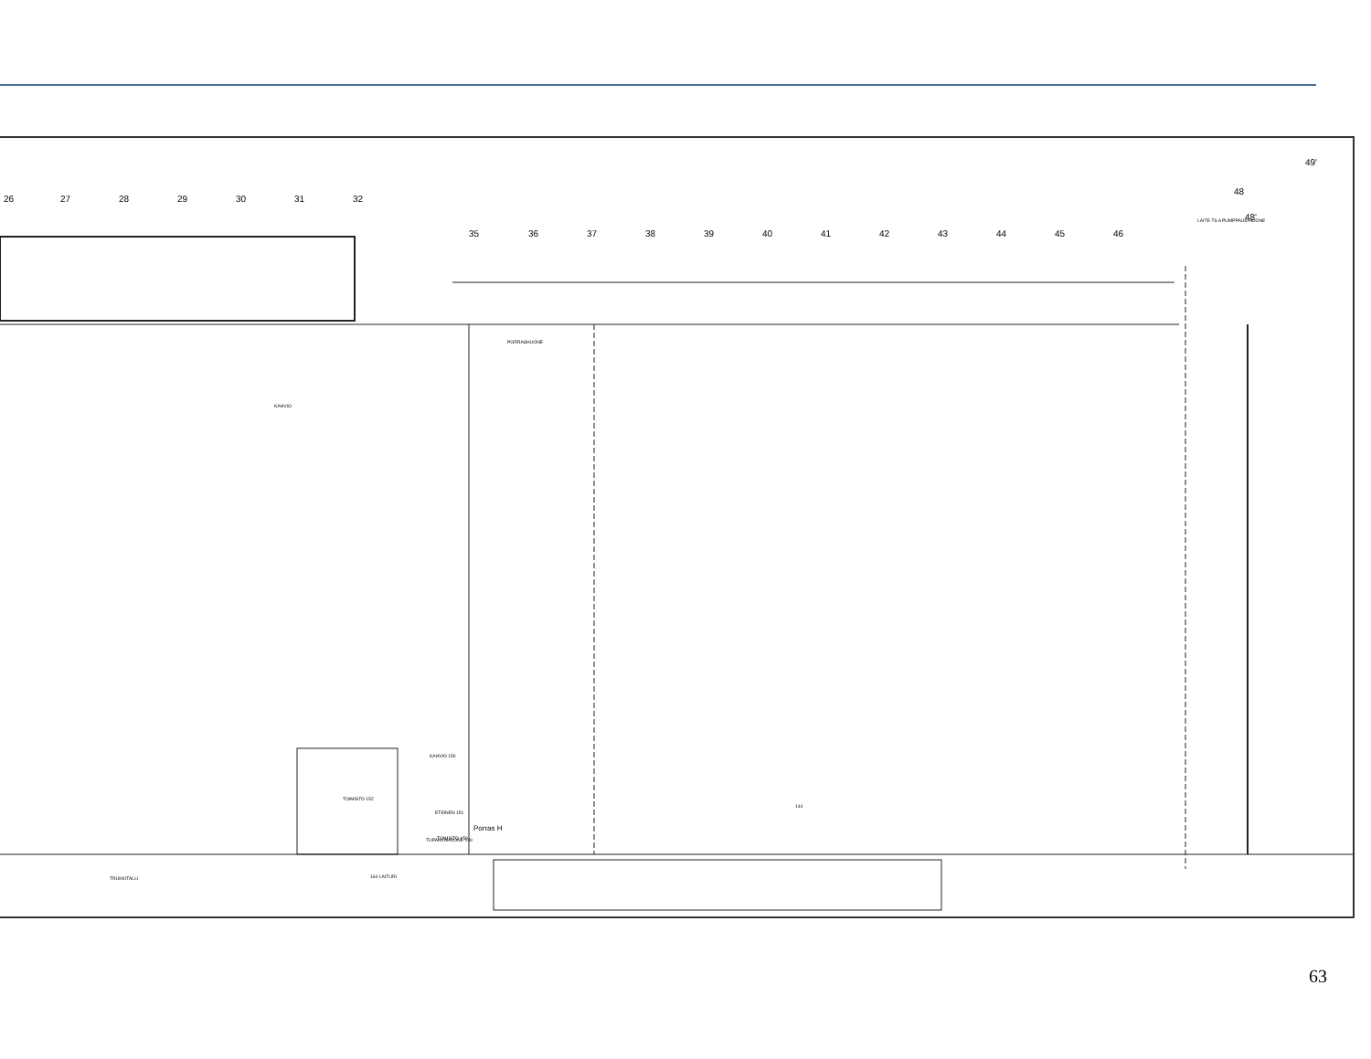26
27
28
29
30
31
32
35
36
37
38
39
40
41
42
43
44
45
46
48
48'
49'
KAHVIO
PORRASHUONE
TUPAKKAHUONE 149
KAHVIO 150
TOIMISTO 152
ETEINEN 151
TOIMISTO 159
TRUKKITALLI
164 LAITURI
144
LAITE-TILA
PUMPPAUS-HUONE
Porras H
63